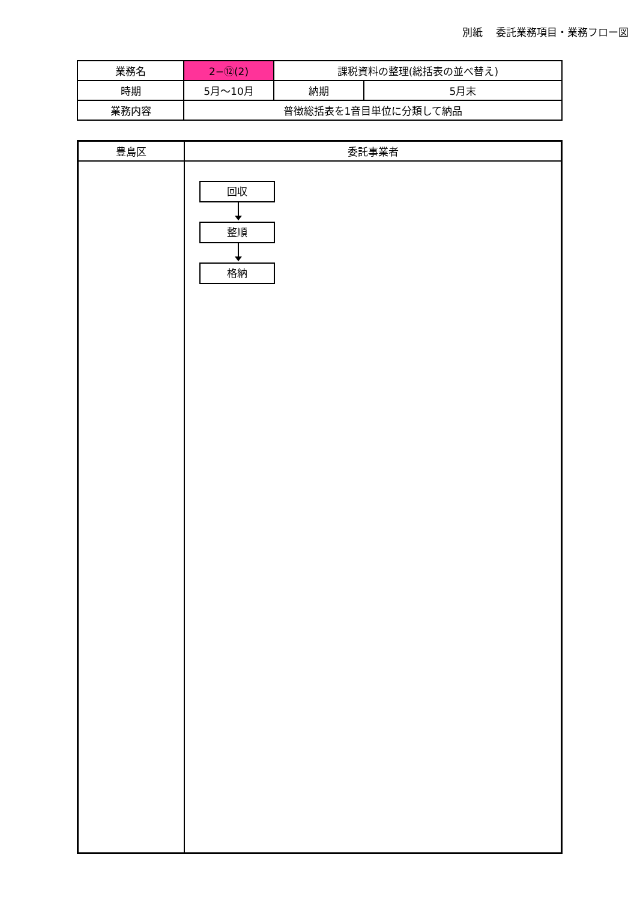別紙　 委託業務項目・業務フロー図
| 業務名 | 2−⑫(2) | 課税資料の整理(総括表の並べ替え) | |
| 時期 | 5月～10月 | 納期 | 5月末 |
| 業務内容 | 普徴総括表を1音目単位に分類して納品 | | |
| 豊島区 | 委託事業者 |
| --- | --- |
| | 回収 整順 格納 |